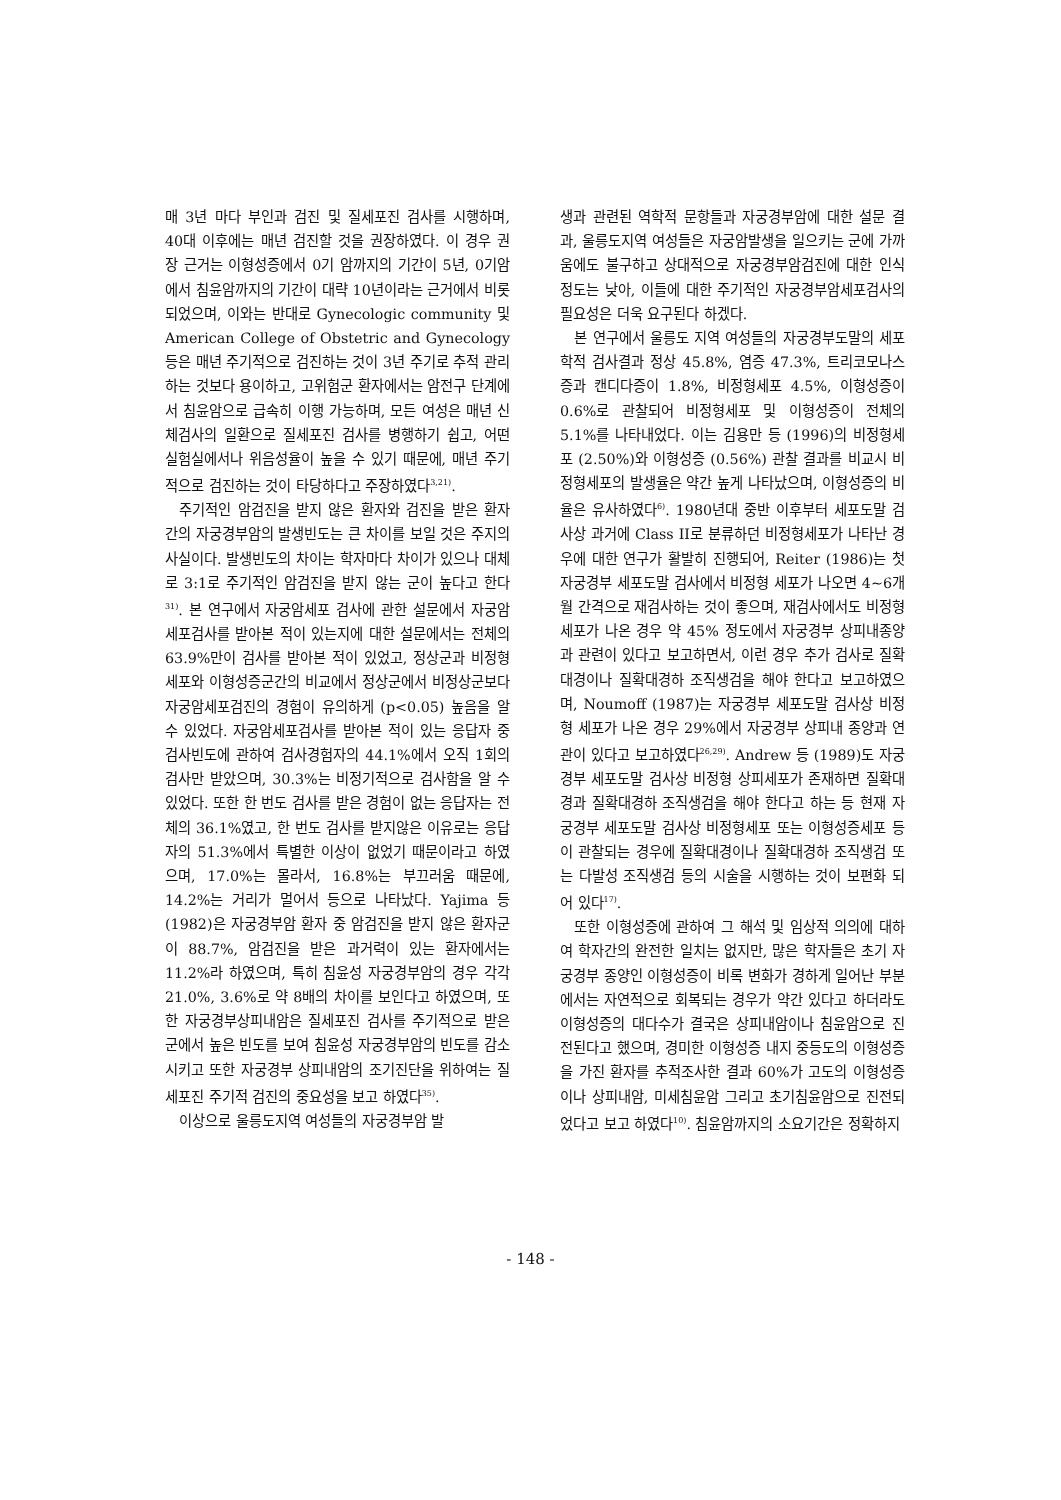매 3년 마다 부인과 검진 및 질세포진 검사를 시행하며, 40대 이후에는 매년 검진할 것을 권장하였다. 이 경우 권장 근거는 이형성증에서 0기 암까지의 기간이 5년, 0기암에서 침윤암까지의 기간이 대략 10년이라는 근거에서 비롯되었으며, 이와는 반대로 Gynecologic community 및 American College of Obstetric and Gynecology 등은 매년 주기적으로 검진하는 것이 3년 주기로 추적 관리하는 것보다 용이하고, 고위험군 환자에서는 암전구 단계에서 침윤암으로 급속히 이행 가능하며, 모든 여성은 매년 신체검사의 일환으로 질세포진 검사를 병행하기 쉽고, 어떤 실험실에서나 위음성율이 높을 수 있기 때문에, 매년 주기적으로 검진하는 것이 타당하다고 주장하였다<sup>3,21)</sup>.
주기적인 암검진을 받지 않은 환자와 검진을 받은 환자간의 자궁경부암의 발생빈도는 큰 차이를 보일 것은 주지의 사실이다. 발생빈도의 차이는 학자마다 차이가 있으나 대체로 3:1로 주기적인 암검진을 받지 않는 군이 높다고 한다<sup>31)</sup>. 본 연구에서 자궁암세포 검사에 관한 설문에서 자궁암세포검사를 받아본 적이 있는지에 대한 설문에서는 전체의 63.9%만이 검사를 받아본 적이 있었고, 정상군과 비정형세포와 이형성증군간의 비교에서 정상군에서 비정상군보다 자궁암세포검진의 경험이 유의하게 (p<0.05) 높음을 알 수 있었다. 자궁암세포검사를 받아본 적이 있는 응답자 중 검사빈도에 관하여 검사경험자의 44.1%에서 오직 1회의 검사만 받았으며, 30.3%는 비정기적으로 검사함을 알 수 있었다. 또한 한 번도 검사를 받은 경험이 없는 응답자는 전체의 36.1%였고, 한 번도 검사를 받지않은 이유로는 응답자의 51.3%에서 특별한 이상이 없었기 때문이라고 하였으며, 17.0%는 몰라서, 16.8%는 부끄러움 때문에, 14.2%는 거리가 멀어서 등으로 나타났다. Yajima 등 (1982)은 자궁경부암 환자 중 암검진을 받지 않은 환자군이 88.7%, 암검진을 받은 과거력이 있는 환자에서는 11.2%라 하였으며, 특히 침윤성 자궁경부암의 경우 각각 21.0%, 3.6%로 약 8배의 차이를 보인다고 하였으며, 또한 자궁경부상피내암은 질세포진 검사를 주기적으로 받은 군에서 높은 빈도를 보여 침윤성 자궁경부암의 빈도를 감소시키고 또한 자궁경부 상피내암의 조기진단을 위하여는 질세포진 주기적 검진의 중요성을 보고 하였다<sup>35)</sup>.
이상으로 울릉도지역 여성들의 자궁경부암 발
생과 관련된 역학적 문항들과 자궁경부암에 대한 설문 결과, 울릉도지역 여성들은 자궁암발생을 일으키는 군에 가까움에도 불구하고 상대적으로 자궁경부암검진에 대한 인식정도는 낮아, 이들에 대한 주기적인 자궁경부암세포검사의 필요성은 더욱 요구된다 하겠다.
본 연구에서 울릉도 지역 여성들의 자궁경부도말의 세포학적 검사결과 정상 45.8%, 염증 47.3%, 트리코모나스증과 캔디다증이 1.8%, 비정형세포 4.5%, 이형성증이 0.6%로 관찰되어 비정형세포 및 이형성증이 전체의 5.1%를 나타내었다. 이는 김용만 등 (1996)의 비정형세포 (2.50%)와 이형성증 (0.56%) 관찰 결과를 비교시 비정형세포의 발생율은 약간 높게 나타났으며, 이형성증의 비율은 유사하였다<sup>6)</sup>. 1980년대 중반 이후부터 세포도말 검사상 과거에 Class II로 분류하던 비정형세포가 나타난 경우에 대한 연구가 활발히 진행되어, Reiter (1986)는 첫 자궁경부 세포도말 검사에서 비정형 세포가 나오면 4~6개월 간격으로 재검사하는 것이 좋으며, 재검사에서도 비정형세포가 나온 경우 약 45% 정도에서 자궁경부 상피내종양과 관련이 있다고 보고하면서, 이런 경우 추가 검사로 질확대경이나 질확대경하 조직생검을 해야 한다고 보고하였으며, Noumoff (1987)는 자궁경부 세포도말 검사상 비정형 세포가 나온 경우 29%에서 자궁경부 상피내 종양과 연관이 있다고 보고하였다<sup>26,29)</sup>. Andrew 등 (1989)도 자궁경부 세포도말 검사상 비정형 상피세포가 존재하면 질확대경과 질확대경하 조직생검을 해야 한다고 하는 등 현재 자궁경부 세포도말 검사상 비정형세포 또는 이형성증세포 등이 관찰되는 경우에 질확대경이나 질확대경하 조직생검 또는 다발성 조직생검 등의 시술을 시행하는 것이 보편화 되어 있다<sup>17)</sup>.
또한 이형성증에 관하여 그 해석 및 임상적 의의에 대하여 학자간의 완전한 일치는 없지만, 많은 학자들은 초기 자궁경부 종양인 이형성증이 비록 변화가 경하게 일어난 부분에서는 자연적으로 회복되는 경우가 약간 있다고 하더라도 이형성증의 대다수가 결국은 상피내암이나 침윤암으로 진전된다고 했으며, 경미한 이형성증 내지 중등도의 이형성증을 가진 환자를 추적조사한 결과 60%가 고도의 이형성증이나 상피내암, 미세침윤암 그리고 초기침윤암으로 진전되었다고 보고 하였다<sup>10)</sup>. 침윤암까지의 소요기간은 정확하지
- 148 -